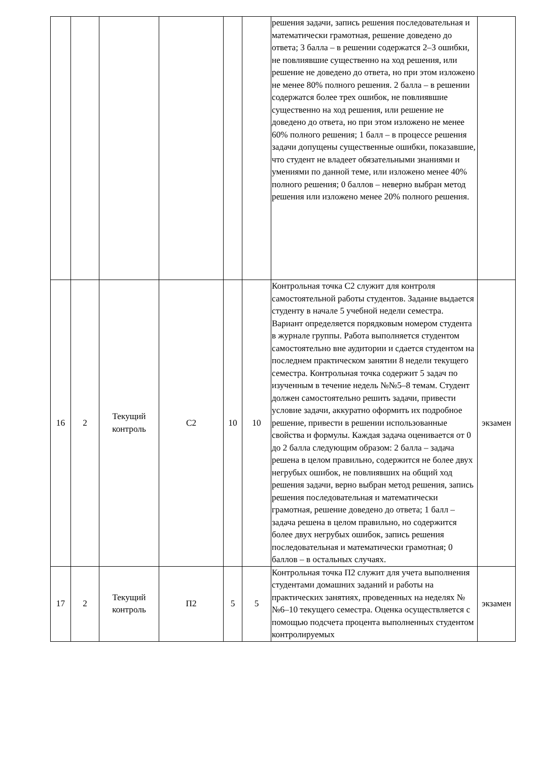| | | | | | | решения задачи, запись решения последовательная и математически грамотная, решение доведено до ответа; 3 балла – в решении содержатся 2–3 ошибки, не повлиявшие существенно на ход решения, или решение не доведено до ответа, но при этом изложено не менее 80% полного решения. 2 балла – в решении содержатся более трех ошибок, не повлиявшие существенно на ход решения, или решение не доведено до ответа, но при этом изложено не менее 60% полного решения; 1 балл – в процессе решения задачи допущены существенные ошибки, показавшие, что студент не владеет обязательными знаниями и умениями по данной теме, или изложено менее 40% полного решения; 0 баллов – неверно выбран метод решения или изложено менее 20% полного решения. | |
| 16 | 2 | Текущий контроль | С2 | 10 | 10 | Контрольная точка С2 служит для контроля самостоятельной работы студентов. Задание выдается студенту в начале 5 учебной недели семестра. Вариант определяется порядковым номером студента в журнале группы. Работа выполняется студентом самостоятельно вне аудитории и сдается студентом на последнем практическом занятии 8 недели текущего семестра. Контрольная точка содержит 5 задач по изученным в течение недель №№5–8 темам. Студент должен самостоятельно решить задачи, привести условие задачи, аккуратно оформить их подробное решение, привести в решении использованные свойства и формулы. Каждая задача оценивается от 0 до 2 балла следующим образом: 2 балла – задача решена в целом правильно, содержится не более двух негрубых ошибок, не повлиявших на общий ход решения задачи, верно выбран метод решения, запись решения последовательная и математически грамотная, решение доведено до ответа; 1 балл – задача решена в целом правильно, но содержится более двух негрубых ошибок, запись решения последовательная и математически грамотная; 0 баллов – в остальных случаях. | экзамен |
| 17 | 2 | Текущий контроль | П2 | 5 | 5 | Контрольная точка П2 служит для учета выполнения студентами домашних заданий и работы на практических занятиях, проведенных на неделях №№6–10 текущего семестра. Оценка осуществляется с помощью подсчета процента выполненных студентом контролируемых | экзамен |